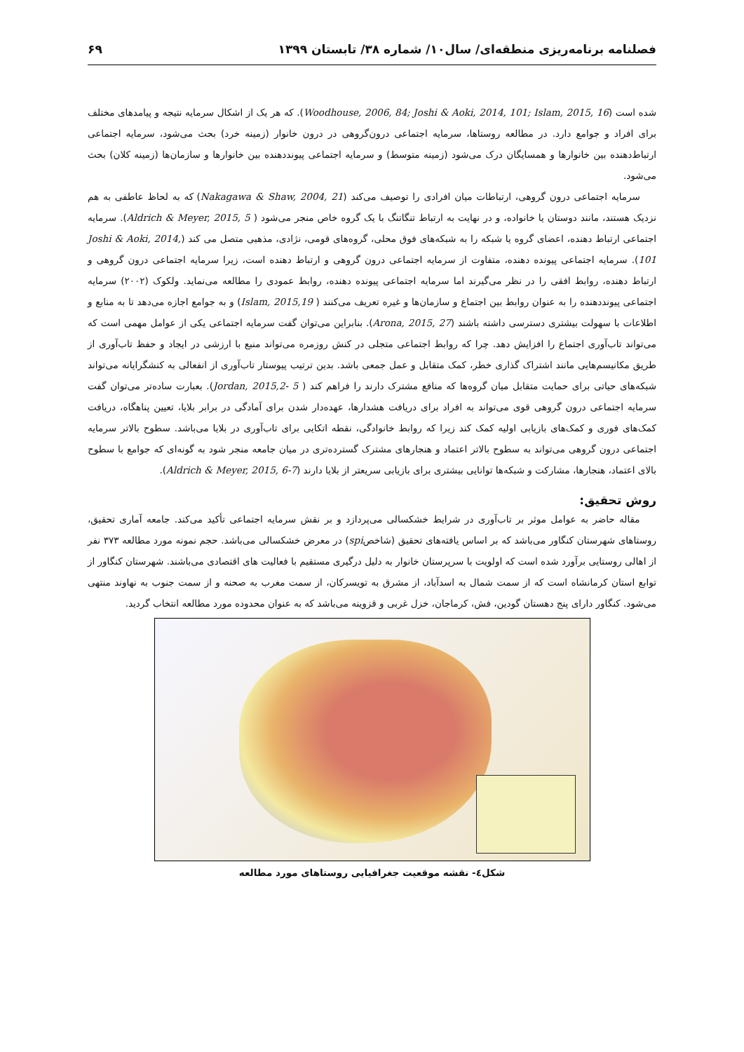فصلنامه برنامه‌ریزی منطقه‌ای/ سال۱۰/ شماره ۳۸/ تابستان ۱۳۹۹ ۶۹
شده است (Woodhouse, 2006, 84; Joshi & Aoki, 2014, 101; Islam, 2015, 16). که هر یک از اشکال سرمایه نتیجه و پیامدهای مختلف برای افراد و جوامع دارد. در مطالعه روستاها، سرمایه اجتماعی درون‌گروهی در درون خانوار (زمینه خرد) بحث می‌شود، سرمایه اجتماعی ارتباط‌دهنده بین خانوارها و همسایگان درک می‌شود (زمینه متوسط) و سرمایه اجتماعی پیونددهنده بین خانوارها و سازمان‌ها (زمینه کلان) بحث می‌شود.
سرمایه اجتماعی درون گروهی، ارتباطات میان افرادی را توصیف می‌کند (Nakagawa & Shaw, 2004, 21) که به لحاظ عاطفی به هم نزدیک هستند، مانند دوستان یا خانواده، و در نهایت به ارتباط تنگاتنگ با یک گروه خاص منجر می‌شود ( Aldrich & Meyer, 2015, 5). سرمایه اجتماعی ارتباط دهنده، اعضای گروه یا شبکه را به شبکه‌های فوق محلی، گروه‌های قومی، نژادی، مذهبی متصل می کند (Joshi & Aoki, 2014, 101). سرمایه اجتماعی پیونده دهنده، متفاوت از سرمایه اجتماعی درون گروهی و ارتباط دهنده است، زیرا سرمایه اجتماعی درون گروهی و ارتباط دهنده، روابط افقی را در نظر می‌گیرند اما سرمایه اجتماعی پیونده دهنده، روابط عمودی را مطالعه می‌نماید. ولکوک (۲۰۰۲) سرمایه اجتماعی پیونددهنده را به عنوان روابط بین اجتماع و سازمان‌ها و غیره تعریف می‌کنند ( Islam, 2015,19) و به جوامع اجازه می‌دهد تا به منابع و اطلاعات با سهولت بیشتری دسترسی داشته باشند (Arona, 2015, 27). بنابراین می‌توان گفت سرمایه اجتماعی یکی از عوامل مهمی است که می‌تواند تاب‌آوری اجتماع را افزایش دهد. چرا که روابط اجتماعی متجلی در کنش روزمره می‌تواند منبع با ارزشی در ایجاد و حفظ تاب‌آوری از طریق مکانیسم‌هایی مانند اشتراک گذاری خطر، کمک متقابل و عمل جمعی باشد. بدین ترتیب پیوستار تاب‌آوری از انفعالی به کنشگرایانه می‌تواند شبکه‌های حیاتی برای حمایت متقابل میان گروه‌ها که منافع مشترک دارند را فراهم کند ( Jordan, 2015,2- 5). بعبارت ساده‌تر می‌توان گفت سرمایه اجتماعی درون گروهی قوی می‌تواند به افراد برای دریافت هشدارها، عهده‌دار شدن برای آمادگی در برابر بلایا، تعیین پناهگاه، دریافت کمک‌های فوری و کمک‌های بازیابی اولیه کمک کند زیرا که روابط خانوادگی، نقطه اتکایی برای تاب‌آوری در بلایا می‌باشد. سطوح بالاتر سرمایه اجتماعی درون گروهی می‌تواند به سطوح بالاتر اعتماد و هنجارهای مشترک گسترده‌تری در میان جامعه منجر شود به گونه‌ای که جوامع با سطوح بالای اعتماد، هنجارها، مشارکت و شبکه‌ها توانایی بیشتری برای بازیابی سریعتر از بلایا دارند (Aldrich & Meyer, 2015, 6-7).
روش تحقیق:
مقاله حاضر به عوامل موثر بر تاب‌آوری در شرایط خشکسالی می‌پردازد و بر نقش سرمایه اجتماعی تأکید می‌کند. جامعه آماری تحقیق، روستاهای شهرستان کنگاور می‌باشد که بر اساس یافته‌های تحقیق (شاخصspi) در معرض خشکسالی می‌باشد. حجم نمونه مورد مطالعه ۳۷۳ نفر از اهالی روستایی برآورد شده است که اولویت با سرپرستان خانوار به دلیل درگیری مستقیم با فعالیت های اقتصادی می‌باشند. شهرستان کنگاور از توابع استان کرمانشاه است که از سمت شمال به اسدآباد، از مشرق به تویسرکان، از سمت مغرب به صحنه و از سمت جنوب به نهاوند منتهی می‌شود. کنگاور دارای پنج دهستان گودین، فش، کرماجان، خزل غربی و قزوینه می‌باشد که به عنوان محدوده مورد مطالعه انتخاب گردید.
شکل٤- نقشه موقعیت جغرافیایی روستاهای مورد مطالعه